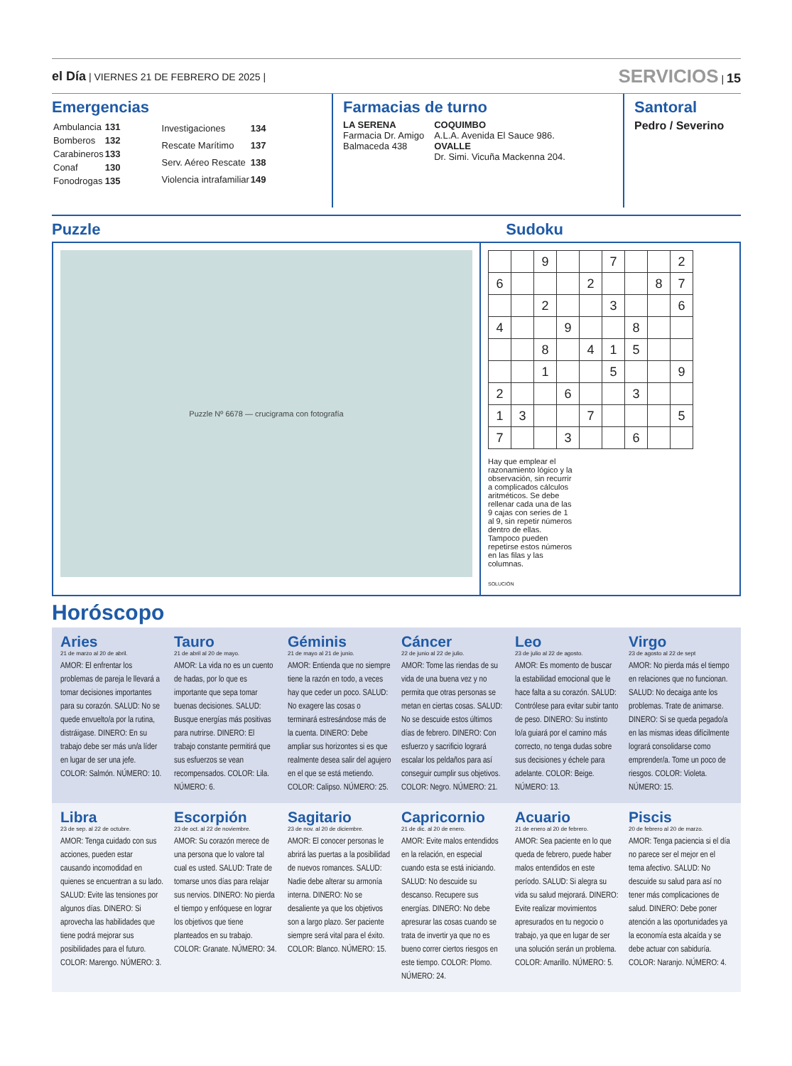el Día | VIERNES 21 DE FEBRERO DE 2025 | SERVICIOS | 15
Emergencias
| Ambulancia | 131 |
| Bomberos | 132 |
| Carabineros | 133 |
| Conaf | 130 |
| Fonodrogas | 135 |
| Investigaciones | 134 |
| Rescate Marítimo | 137 |
| Serv. Aéreo Rescate | 138 |
| Violencia intrafamiliar | 149 |
Farmacias de turno
LA SERENA
Farmacia Dr. Amigo
Balmaceda 438
COQUIMBO
A.L.A. Avenida El Sauce 986.
OVALLE
Dr. Simi. Vicuña Mackenna 204.
Santoral
Pedro / Severino
Puzzle Sudoku
Puzzle Nº 6678 — crucigrama con fotografía
| | | 9 | | | 7 | | | 2 |
| 6 | | | | 2 | | | 8 | 7 |
| | | 2 | | | 3 | | | 6 |
| 4 | | | 9 | | | 8 | | |
| | | 8 | | 4 | 1 | 5 | | |
| | | 1 | | | 5 | | | 9 |
| 2 | | | 6 | | | 3 | | |
| 1 | 3 | | | 7 | | | | 5 |
| 7 | | | 3 | | | 6 | | |
Hay que emplear el razonamiento lógico y la observación, sin recurrir a complicados cálculos aritméticos. Se debe rellenar cada una de las 9 cajas con series de 1 al 9, sin repetir números dentro de ellas. Tampoco pueden repetirse estos números en las filas y las columnas.
SOLUCIÓN
Horóscopo
Aries
21 de marzo al 20 de abril.
AMOR: El enfrentar los problemas de pareja le llevará a tomar decisiones importantes para su corazón. SALUD: No se quede envuelto/a por la rutina, distráigase. DINERO: En su trabajo debe ser más un/a líder en lugar de ser una jefe. COLOR: Salmón. NÚMERO: 10.
Tauro
21 de abril al 20 de mayo.
AMOR: La vida no es un cuento de hadas, por lo que es importante que sepa tomar buenas decisiones. SALUD: Busque energías más positivas para nutrirse. DINERO: El trabajo constante permitirá que sus esfuerzos se vean recompensados. COLOR: Lila. NÚMERO: 6.
Géminis
21 de mayo al 21 de junio.
AMOR: Entienda que no siempre tiene la razón en todo, a veces hay que ceder un poco. SALUD: No exagere las cosas o terminará estresándose más de la cuenta. DINERO: Debe ampliar sus horizontes si es que realmente desea salir del agujero en el que se está metiendo. COLOR: Calipso. NÚMERO: 25.
Cáncer
22 de junio al 22 de julio.
AMOR: Tome las riendas de su vida de una buena vez y no permita que otras personas se metan en ciertas cosas. SALUD: No se descuide estos últimos días de febrero. DINERO: Con esfuerzo y sacrificio logrará escalar los peldaños para así conseguir cumplir sus objetivos. COLOR: Negro. NÚMERO: 21.
Leo
23 de julio al 22 de agosto.
AMOR: Es momento de buscar la estabilidad emocional que le hace falta a su corazón. SALUD: Contrólese para evitar subir tanto de peso. DINERO: Su instinto lo/a guiará por el camino más correcto, no tenga dudas sobre sus decisiones y échele para adelante. COLOR: Beige. NÚMERO: 13.
Virgo
23 de agosto al 22 de sept
AMOR: No pierda más el tiempo en relaciones que no funcionan. SALUD: No decaiga ante los problemas. Trate de animarse. DINERO: Si se queda pegado/a en las mismas ideas difícilmente logrará consolidarse como emprender/a. Tome un poco de riesgos. COLOR: Violeta. NÚMERO: 15.
Libra
23 de sep. al 22 de octubre.
AMOR: Tenga cuidado con sus acciones, pueden estar causando incomodidad en quienes se encuentran a su lado. SALUD: Evite las tensiones por algunos días. DINERO: Si aprovecha las habilidades que tiene podrá mejorar sus posibilidades para el futuro. COLOR: Marengo. NÚMERO: 3.
Escorpión
23 de oct. al 22 de noviembre.
AMOR: Su corazón merece de una persona que lo valore tal cual es usted. SALUD: Trate de tomarse unos días para relajar sus nervios. DINERO: No pierda el tiempo y enfóquese en lograr los objetivos que tiene planteados en su trabajo. COLOR: Granate. NÚMERO: 34.
Sagitario
23 de nov. al 20 de diciembre.
AMOR: El conocer personas le abrirá las puertas a la posibilidad de nuevos romances. SALUD: Nadie debe alterar su armonía interna. DINERO: No se desaliente ya que los objetivos son a largo plazo. Ser paciente siempre será vital para el éxito. COLOR: Blanco. NÚMERO: 15.
Capricornio
21 de dic. al 20 de enero.
AMOR: Evite malos entendidos en la relación, en especial cuando esta se está iniciando. SALUD: No descuide su descanso. Recupere sus energías. DINERO: No debe apresurar las cosas cuando se trata de invertir ya que no es bueno correr ciertos riesgos en este tiempo. COLOR: Plomo. NÚMERO: 24.
Acuario
21 de enero al 20 de febrero.
AMOR: Sea paciente en lo que queda de febrero, puede haber malos entendidos en este período. SALUD: Si alegra su vida su salud mejorará. DINERO: Evite realizar movimientos apresurados en tu negocio o trabajo, ya que en lugar de ser una solución serán un problema. COLOR: Amarillo. NÚMERO: 5.
Piscis
20 de febrero al 20 de marzo.
AMOR: Tenga paciencia si el día no parece ser el mejor en el tema afectivo. SALUD: No descuide su salud para así no tener más complicaciones de salud. DINERO: Debe poner atención a las oportunidades ya la economía esta alcaída y se debe actuar con sabiduría. COLOR: Naranjo. NÚMERO: 4.